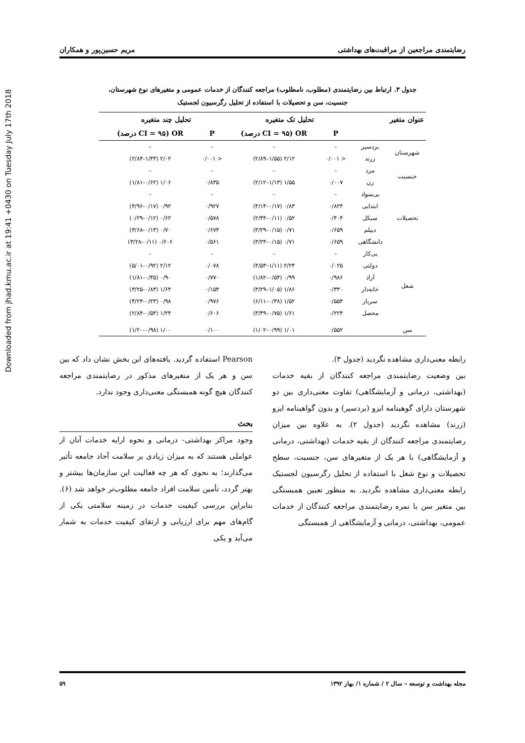Downloaded from jhad.kmu.ac.ir at 19:41 +0430 on Tuesday July 17th 2018
رضایتمندی مراجعین از مراقبت‌های بهداشتی مریم حسین‌پور و همکاران
جدول ۳. ارتباط بین رضایتمندی (مطلوب، نامطلوب) مراجعه کنندگان از خدمات عمومی و متغیرهای نوع شهرستان،
جنسیت، سن و تحصیلات با استفاده از تحلیل رگرسیون لجستیک
| عنوان متغیر | | تحلیل تک متغیره | | تحلیل چند متغیره | | |
| --- | --- | --- | --- | --- | --- | --- |
| | | P | OR (CI = ۹۵ درصد) | P | OR (CI = ۹۵ درصد) | |
| شهرستان | بردسیر | – | – | – | – | |
| | زرند | < ۰/۰۰۱ | ۲/۱۲ (۱/۵۵–۲/۸۹) | < ۰/۰۰۱ | ۲/۰۲ (۱/۴۳–۲/۸۴) | |
| جنسیت | مرد | – | – | – | – | |
| | زن | ۰/۰۰۷ | ۱/۵۵ (۱/۱۳–۲/۱۲) | ۰/۸۳۵ | ۱/۰۶ (۰/۶۲–۱/۸۱) | |
| تحصیلات | بی‌سواد | – | – | – | – | |
| | ابتدایی | ۰/۸۲۴ | ۰/۸۳ (۰/۱۷–۴/۱۴) | ۰/۹۲۷ | ۰/۹۲ (۰/۱۷–۴/۹۶) | |
| | سیکل | ۰/۴۰۴ | ۰/۵۲ (۰/۱۱–۲/۴۴) | ۰/۵۷۸ | ۰/۶۲ (۰/۱۲–۰/۲۹) | |
| | دیپلم | ۰/۶۵۹ | ۰/۷۱ (۰/۱۵–۳/۲۹) | ۰/۶۷۴ | ۰/۷۰ (۰/۱۳–۳/۶۸) | |
| | دانشگاهی | ۰/۶۵۹ | ۰/۷۱ (۰/۱۵–۳/۲۴) | ۰/۵۶۱ | ۰/۶۰۶ (۰/۱۱–۳/۲۸) | |
| شغل | بی‌کار | – | – | – | – | |
| | دولتی | ۰/۰۲۵ | ۲/۲۴ (۱/۱۱–۴/۵۳) | ۰/۰۷۸ | ۲/۱۲ (۰/۹۲–۵/۰۱) | |
| | آزاد | ۰/۹۸۶ | ۰/۹۹ (۰/۵۴–۱/۸۲) | ۰/۷۷۰ | ۰/۹۰ (۰/۴۵–۱/۸۱) | |
| | خانه‌دار | ۰/۳۳۰ | ۱/۸۶ (۱/۰۵–۳/۲۹) | ۰/۱۵۴ | ۱/۶۴ (۰/۸۳–۳/۲۵) | |
| | سرباز | ۰/۵۵۴ | ۱/۵۲ (۰/۳۸–۶/۱۱) | ۰/۹۷۶ | ۰/۹۸ (۰/۲۳–۴/۲۳) | |
| | محصل | ۰/۲۲۴ | ۱/۶۱ (۰/۷۵–۳/۴۹) | ۰/۶۰۶ | ۱/۲۴ (۰/۵۴–۲/۸۴) | |
| سن | | ۰/۵۵۲ | ۱/۰۱ (۰/۹۹–۱/۰۲) | ۰/۱۰۰ | ۱/۰۰ (۰/۹۸–۱/۲۰) | |
رابطه معنی‌داری مشاهده نگردید (جدول ۳).
بین وضعیت رضایتمندی مراجعه کنندگان از بقیه خدمات (بهداشتی، درمانی و آزمایشگاهی) تفاوت معنی‌داری بین دو شهرستان دارای گوهینامه ایزو (بردسیر) و بدون گواهینامه ایزو (زرند) مشاهده نگردید (جدول ۲). به علاوه بین میزان رضایتمندی مراجعه کنندگان از بقیه خدمات (بهداشتی، درمانی و آزمایشگاهی) با هر یک از متغیرهای سن، جنسیت، سطح تحصیلات و نوع شغل با استفاده از تحلیل رگرسیون لجستیک رابطه معنی‌داری مشاهده نگردید. به منظور تعیین همبستگی بین متغیر سن با نمره رضایتمندی مراجعه کنندگان از خدمات عمومی، بهداشتی، درمانی و آزمایشگاهی از همبستگی
Pearson استفاده گردید. یافته‌های این بخش نشان داد که بین سن و هر یک از متغیرهای مذکور در رضایتمندی مراجعه کنندگان هیچ گونه همبستگی معنی‌داری وجود ندارد.
بحث
وجود مراکز بهداشتی- درمانی و نحوه ارایه خدمات آنان از عواملی هستند که به میزان زیادی بر سلامت آحاد جامعه تأثیر می‌گذارند؛ به نحوی که هر چه فعالیت این سازمان‌ها بیشتر و بهتر گردد، تأمین سلامت افراد جامعه مطلوب‌تر خواهد شد (۶). بنابراین بررسی کیفیت خدمات در زمینه سلامتی یکی از گام‌های مهم برای ارزیابی و ارتقای کیفیت خدمات به شمار می‌آید و یکی
مجله بهداشت و توسعه – سال ۲ / شماره ۱/ بهار ۱۳۹۲ ۵۹